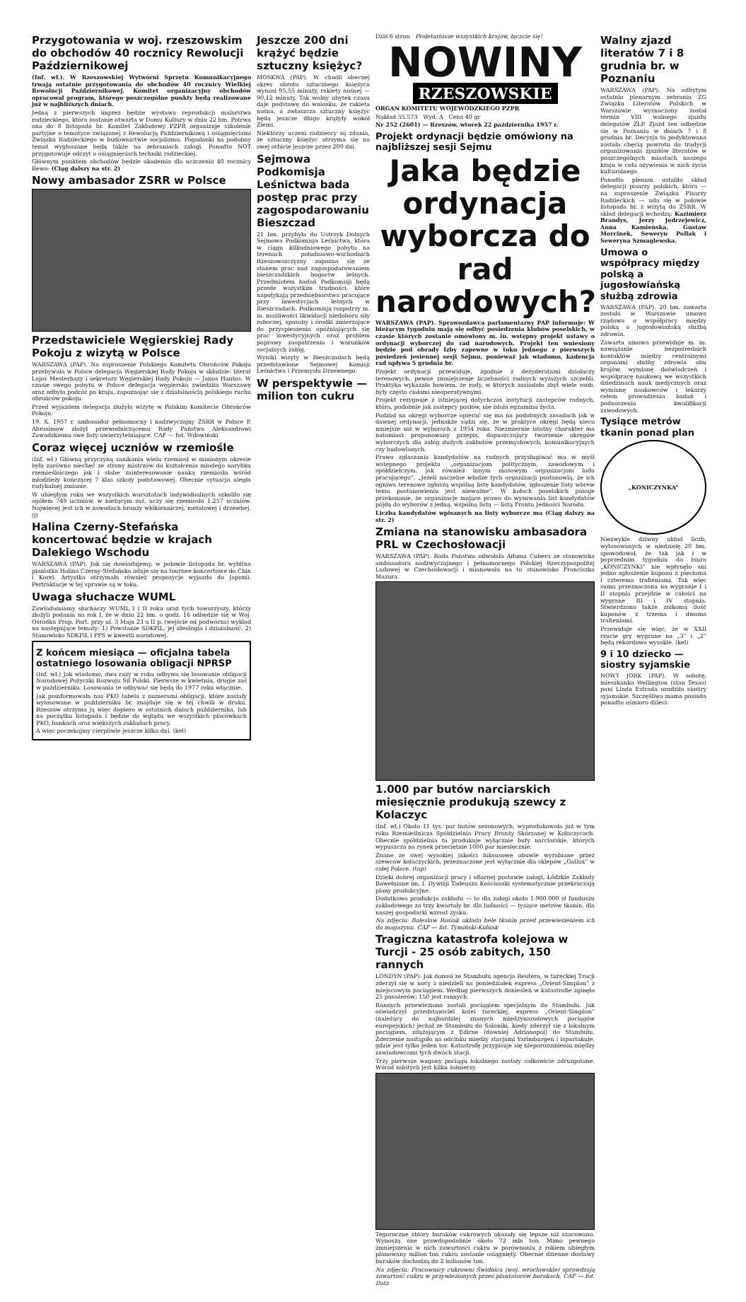Przygotowania w woj. rzeszowskim do obchodów 40 rocznicy Rewolucji Październikowej
(Inf. wł.). W Rzeszowskiej Wytwórni Sprzętu Komunikacyjnego trwają ostatnie przygotowania do obchodów 40 rocznicy Wielkiej Rewolucji Październikowej. Komitet organizacyjny obchodów opracował program, którego poszczególne punkty będą realizowane już w najbliższych dniach.
Jedną z pierwszych imprez będzie wystawa reprodukcji malarstwa radzieckiego, która zostanie otwarta w Domu Kultury w dniu 22 bm. Potrwa ona do 8 listopada br. Komitet Zakładowy PZPR organizuje szkolenie partyjne o tematyce związanej z Rewolucją Październikową i osiągnięciami Związku Radzieckiego w budownictwie socjalizmu. Pogadanki na podobny temat wygłaszane będą także na zebraniach załogi. Ponadto NOT przygotowuje odczyt o osiągnięciach techniki radzieckiej.
Głównym punktem obchodów będzie akademia dla uczczenia 40 rocznicy Rewo- (Ciąg dalszy na str. 2)
Nowy ambasador ZSRR w Polsce
Przedstawiciele Węgierskiej Rady Pokoju z wizytą w Polsce
WARSZAWA (PAP). Na zaproszenie Polskiego Komitetu Obrońców Pokoju przebywała w Polsce delegacja Węgierskiej Rady Pokoju w składzie: literat Lajos Mesterhazy i sekretarz Węgierskiej Rady Pokoju — Janos Hantos. W czasie swego pobytu w Polsce delegacja węgierska zwiedziła Warszawę oraz odbyła podróż po kraju, zapoznając się z działalnością polskiego ruchu obrońców pokoju.
Przed wyjazdem delegacja złożyła wizytę w Polskim Komitecie Obrońców Pokoju.
19. X. 1957 r. ambasador pełnomocny i nadzwyczajny ZSRR w Polsce P. Abrasimow złożył przewodniczącemu Rady Państwa Aleksandrowi Zawadzkiemu swe listy uwierzytelniające. CAF — fot. Wdowiński
Coraz więcej uczniów w rzemiośle
(Inf. wł.) Główną przyczyną zanikania wielu rzemiosł w minionym okresie była zarówno niechęć ze strony mistrzów do kształcenia młodego narybku rzemieślniczego jak i słabe zainteresowanie nauką rzemiosła wśród młodzieży kończącej 7 klas szkoły podstawowej. Obecnie sytuacja uległa radykalnej zmianie.
W ubiegłym roku we wszystkich warsztatach indywidualnych szkoliło się ogółem 749 uczniów, w bieżącym zaś, uczy się rzemiosła 1.257 uczniów. Najwięcej jest ich w zawodach branży włókienniczej, metalowej i drzewnej. (j)
Halina Czerny-Stefańska koncertować będzie w krajach Dalekiego Wschodu
WARSZAWA (PAP). Jak się dowiadujemy, w połowie listopada br. wybitna pianistka Halina Czerny-Stefańska udaje się na tournee koncertowe do Chin i Korei. Artystka otrzymała również propozycje wyjazdu do Japonii. Pertraktacje w tej sprawie są w toku.
Uwaga słuchacze WUML
Zawiadamiamy słuchaczy WUML I i II roku oraz tych towarzyszy, którzy złożyli podania na rok I, że w dniu 22 bm. o godz. 16 odbędzie się w Woj. Ośrodku Prop. Part. przy ul. 3 Maja 23 a II p. (wejście od podwórza) wykład na następujące tematy: 1) Powstanie SDKPiL, jej ideologia i działalność. 2) Stanowisko SDKPiL i PPS w kwestii narodowej.
Z końcem miesiąca — oficjalna tabela ostatniego losowania obligacji NPRSP
(Inf. wł.) Jak wiadomo, dwa razy w roku odbywa się losowanie obligacji Narodowej Pożyczki Rozwoju Sił Polski. Pierwsze w kwietniu, drugie zaś w październiku. Losowania te odbywać się będą do 1977 roku włącznie.
Jak poinformowała nas PKO tabela z numerami obligacji, które zostały wylosowane w październiku br. znajduje się w tej chwili w druku. Rzeszów otrzyma ją więc dopiero w ostatnich dniach października, lub na początku listopada i będzie do wglądu we wszystkich placówkach PKO, bankach oraz większych zakładach pracy.
A więc poczekajmy cierpliwie jeszcze kilka dni. (kel)
Jeszcze 200 dni krążyć będzie sztuczny księżyc?
MOSKWA (PAP). W chwili obecnej okres obrotu sztucznego księżyca wynosi 95,55 minuty, rakiety nośnej — 90,12 minuty. Tak wolny ubytek czasu daje podstawę do wniosku, że rakieta nośna, a zwłaszcza sztuczny księżyc będą jeszcze długo krążyły wokół Ziemi.
Niektórzy uczeni radzieccy są zdania, że sztuczny księżyc utrzyma się na swej orbicie jeszcze przez 200 dni.
Sejmowa Podkomisja Leśnictwa bada postęp prac przy zagospodarowaniu Bieszczad
21 bm. przybyła do Ustrzyk Dolnych Sejmowa Podkomisja Leśnictwa, która w ciągu kilkudniowego pobytu na terenach południowo-wschodnich Rzeszowszczyzny zapozna się ze stanem prac nad zagospodarowaniem bieszczadzkich bogactw leśnych. Przedmiotem badań Podkomisji będą przede wszystkim trudności, które napotykają przedsiębiorstwa pracujące przy inwestycjach leśnych w Bieszczadach. Podkomisja rozpatrzy m. in. możliwości likwidacji niedoboru siły roboczej, sposoby i środki zmierzające do przyspieszenia opóźniających się prac inwestycyjnych oraz problem poprawy zaopatrzenia i warunków socjalnych załóg.
Wyniki wizyty w Bieszczadach będą przedstawione Sejmowej Komisji Leśnictwa i Przemysłu Drzewnego.
W perspektywie — milion ton cukru
Dziś 6 stron Proletariusze wszystkich krajów, łączcie się!
NOWINY
RZESZOWSKIE
ORGAN KOMITETU WOJEWÓDZKIEGO PZPR
Nakład 55.573 Wyd. A Cena 40 gr
Nr 252 (2601) — Rzeszów, wtorek 22 października 1957 r.
Projekt ordynacji będzie omówiony na najbliższej sesji Sejmu
Jaka będzie ordynacja wyborcza do rad narodowych?
WARSZAWA (PAP). Sprawozdawca parlamentarny PAP informuje: W bieżącym tygodniu mają się odbyć posiedzenia klubów poselskich, w czasie których zostanie omówiony m. in. wstępny projekt ustawy o ordynacji wyborczej do rad narodowych. Projekt ten wniesiony będzie pod obrady Izby zapewne w toku jednego z pierwszych posiedzeń jesiennej sesji Sejmu, ponieważ jak wiadomo, kadencja rad upływa 5 grudnia br.
Projekt ordynacji przewiduje, zgodnie z dezyderatami działaczy terenowych, pewne zmniejszenie liczebności radnych wyższych szczebli. Praktyka wykazała bowiem, że rady, w których zasiadało zbyt wiele osób, były często ciałami nieoperatywnymi.
Projekt rezygnuje z istniejącej dotychczas instytucji zastępców radnych, która, podobnie jak zastępcy posłów, nie zdała egzaminu życia.
Podział na okręgi wyborcze opierać się ma na podobnych zasadach jak w dawnej ordynacji, jednakże sądzi się, że w praktyce okręgi będą nieco mniejsze niż w wyborach z 1954 roku. Niezmiernie istotny charakter ma natomiast proponowany przepis, dopuszczający tworzenie okręgów wyborczych dla załóg dużych zakładów przemysłowych, komunikacyjnych czy budowlanych.
Prawo zgłaszania kandydatów na radnych przysługiwać ma w myśl wstępnego projektu „organizacjom politycznym, zawodowym i spółdzielczym, jak również innym masowym organizacjom ludu pracującego”. „Jeżeli naczelne władze tych organizacji postanowią, że ich ogniwa terenowe zgłoszą wspólną listę kandydatów, zgłoszenie listy wbrew temu postanowieniu jest nieważne”. W kołach poselskich panuje przekonanie, że organizacje mające prawo do wysuwania list kandydatów pójdą do wyborów z jedną, wspólną listą — listą Frontu Jedności Narodu.
Liczba kandydatów wpisanych na listy wyborcze ma (Ciąg dalszy na str. 2)
Zmiana na stanowisku ambasadora PRL w Czechosłowacji
WARSZAWA (PAP). Rada Państwa odwołała Adama Cubera ze stanowiska ambasadora nadzwyczajnego i pełnomocnego Polskiej Rzeczypospolitej Ludowej w Czechosłowacji i mianowała na to stanowisko Franciszka Mazura.
1.000 par butów narciarskich miesięcznie produkują szewcy z Kolaczyc
(Inf. wł.) Około 11 tys. par butów sezonowych, wyprodukowała już w tym roku Rzemieślnicza Spółdzielnia Pracy Branży Skórzanej w Kołaczycach. Obecnie spółdzielnia ta produkuje wyłącznie buty narciarskie, których wypuszcza na rynek przeciętnie 1000 par miesięcznie.
Znane ze swej wysokiej jakości luksusowe obuwie wyrabiane przez szewców kołaczyckich, przeznaczone jest wyłącznie dla sklepów „Gallux” w całej Polsce. (tap)
Dzięki dobrej organizacji pracy i ofiarnej postawie załogi, Łódzkie Zakłady Bawełniane im. I. Dywizji Tadeusza Kościuszki systematycznie przekraczają plany produkcyjne.
Dodatkowa produkcja zakładu — to dla załogi około 1.900.000 zł funduszu zakładowego za trzy kwartały br. dla ludności — tysiące metrów tkanin, dla naszej gospodarki wzrost zysku.
Na zdjęciu: Bolesław Rosiak układa bele tkanin przed przewiezieniem ich do magazynu. CAF — fot. Tymiński-Kubiak
Tragiczna katastrofa kolejowa w Turcji - 25 osób zabitych, 150 rannych
LONDYN (PAP). Jak donosi ze Stambułu agencja Reutera, w tureckiej Tracji zderzył się w nocy z niedzieli na poniedziałek express „Orient-Simplon” z miejscowym pociągiem. Według pierwszych doniesień w katastrofie zginęło 25 pasażerów; 150 jest rannych.
Rannych przewieziono zostali pociągiem specjalnym do Stambułu. Jak oświadczył przedstawiciel kolei tureckiej, express „Orient-Simplon” (należący do najbardziej znanych międzynarodowych pociągów europejskich) jechał ze Stambułu do Saloniki, kiedy zderzył się z lokalnym pociągiem, zdążającym z Edirne (dawniej Adrianopol) do Stambułu. Zderzenie nastąpiło na odcinku między stacjami Yarimburgen i Ispartakule, gdzie jest tylko jeden tor. Katastrofę przypisuje się nieporozumieniu między zawiadowcami tych dwóch stacji.
Trzy pierwsze wagony pociągu lokalnego zostały całkowicie zdruzgotane. Wśród zabitych jest kilku żołnierzy.
Tegoroczne zbiory buraków cukrowych okazały się lepsze niż szacowano. Wynoszą one prawdopodobnie około 72 mln ton. Mimo pewnego zmniejszenia w nich zawartości cukru w porównaniu z rokiem ubiegłym planowany milion ton cukru zostanie osiągnięty. Obecnie dzienne dostawy buraków dochodzą do 2 milionów ton.
Na zdjęciu: Pracownicy cukrowni Świdnica (woj. wrocławskie) sprawdzają zawartość cukru w przywiezionych przez plantatorów burakach. CAF — fot. Datz
Walny zjazd literatów 7 i 8 grudnia br. w Poznaniu
WARSZAWA (PAP). Na odbytym ostatnio plenarnym zebraniu ZG Związku Literatów Polskich w Warszawie wyznaczony został termin VIII walnego zjazdu delegatów ZLP. Zjazd ten odbędzie się w Poznaniu w dniach 7 i 8 grudnia br. Decyzja ta podyktowana została chęcią powrotu do tradycji organizowania zjazdów literatów w poszczególnych miastach naszego kraju w celu ożywienia w nich życia kulturalnego.
Ponadto plenum ustaliło skład delegacji pisarzy polskich, która — na zaproszenie Związku Pisarzy Radzieckich — uda się w połowie listopada br. z wizytą do ZSRR. W skład delegacji wchodzą: Kazimierz Brandys, Jerzy Jędrzejewicz, Anna Kamieńska, Gustaw Morcinek, Seweryn Pollak i Seweryna Szmaglewska.
Umowa o współpracy między polską a jugosłowiańską służbą zdrowia
WARSZAWA (PAP). 20 bm. zawarta została w Warszawie umowa rządowa o współpracy między polską a jugosłowiańską służbą zdrowia.
Zawarta umowa przewiduje m. in. nawiązanie bezpośrednich kontaktów między centralnymi organami służby zdrowia obu krajów, wymianę doświadczeń i współpracę naukową we wszystkich dziedzinach nauk medycznych oraz wymianę naukowców i lekarzy celem prowadzenia badań i podnoszenia kwalifikacji zawodowych.
Tysiące metrów tkanin ponad plan
„KONICZYNKA”
Niezwykle dziwny układ liczb, wylosowanych w niedzielę 20 bm. spowodował, że tak jak i w poprzednim tygodniu do biura „KONICZYNKI” nie wpłynęło ani jedno zgłoszenie kuponu z pięcioma i czterema trafieniami. Tak więc suma przeznaczona na wygranie I i II stopnia przejdzie w całości na wygrane III i IV stopnia. Stwierdzono także znikomą ilość kuponów z trzema i dwoma trafieniami.
Przewiduje się więc, że w XXII rzucie gry wygrane na „3” i „2” będą rekordowo wysokie. (kel)
9 i 10 dziecko — siostry syjamskie
NOWY JORK (PAP). W sobotę, mieszkanka Wellington (stan Texas) pani Linda Estrada urodziła siostry syjamskie. Szczęśliwa mama posiada ponadto ośmioro dzieci.